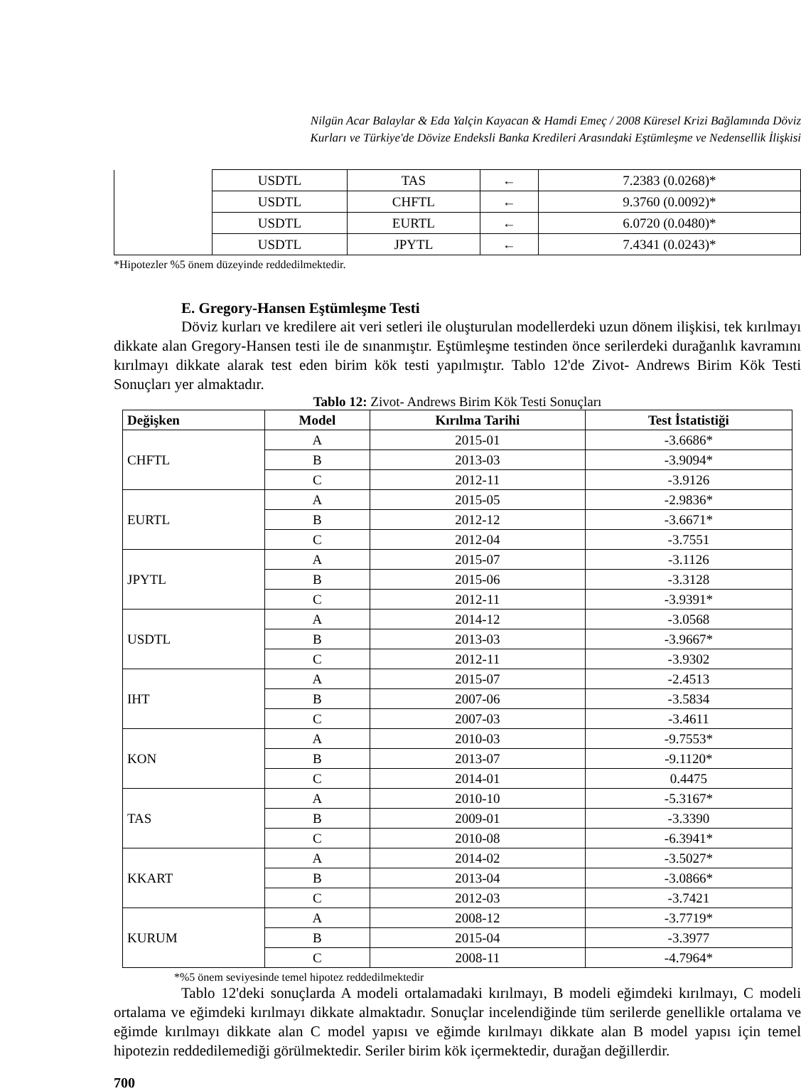Nilgün Acar Balaylar & Eda Yalçin Kayacan & Hamdi Emeç / 2008 Küresel Krizi Bağlamında Döviz
Kurları ve Türkiye'de Dövize Endeksli Banka Kredileri Arasındaki Eştümleşme ve Nedensellik İlişkisi
| | USDTL | TAS | ← | 7.2383 (0.0268)* |
| | USDTL | CHFTL | ← | 9.3760 (0.0092)* |
| | USDTL | EURTL | ← | 6.0720 (0.0480)* |
| | USDTL | JPYTL | ← | 7.4341 (0.0243)* |
*Hipotezler %5 önem düzeyinde reddedilmektedir.
E. Gregory-Hansen Eştümleşme Testi
Döviz kurları ve kredilere ait veri setleri ile oluşturulan modellerdeki uzun dönem ilişkisi, tek kırılmayı dikkate alan Gregory-Hansen testi ile de sınanmıştır. Eştümleşme testinden önce serilerdeki durağanlık kavramını kırılmayı dikkate alarak test eden birim kök testi yapılmıştır. Tablo 12'de Zivot- Andrews Birim Kök Testi Sonuçları yer almaktadır.
Tablo 12: Zivot- Andrews Birim Kök Testi Sonuçları
| Değişken | Model | Kırılma Tarihi | Test İstatistiği |
| --- | --- | --- | --- |
| CHFTL | A | 2015-01 | -3.6686* |
| | B | 2013-03 | -3.9094* |
| | C | 2012-11 | -3.9126 |
| EURTL | A | 2015-05 | -2.9836* |
| | B | 2012-12 | -3.6671* |
| | C | 2012-04 | -3.7551 |
| JPYTL | A | 2015-07 | -3.1126 |
| | B | 2015-06 | -3.3128 |
| | C | 2012-11 | -3.9391* |
| USDTL | A | 2014-12 | -3.0568 |
| | B | 2013-03 | -3.9667* |
| | C | 2012-11 | -3.9302 |
| IHT | A | 2015-07 | -2.4513 |
| | B | 2007-06 | -3.5834 |
| | C | 2007-03 | -3.4611 |
| KON | A | 2010-03 | -9.7553* |
| | B | 2013-07 | -9.1120* |
| | C | 2014-01 | 0.4475 |
| TAS | A | 2010-10 | -5.3167* |
| | B | 2009-01 | -3.3390 |
| | C | 2010-08 | -6.3941* |
| KKART | A | 2014-02 | -3.5027* |
| | B | 2013-04 | -3.0866* |
| | C | 2012-03 | -3.7421 |
| KURUM | A | 2008-12 | -3.7719* |
| | B | 2015-04 | -3.3977 |
| | C | 2008-11 | -4.7964* |
*%5 önem seviyesinde temel hipotez reddedilmektedir
Tablo 12'deki sonuçlarda A modeli ortalamadaki kırılmayı, B modeli eğimdeki kırılmayı, C modeli ortalama ve eğimdeki kırılmayı dikkate almaktadır. Sonuçlar incelendiğinde tüm serilerde genellikle ortalama ve eğimde kırılmayı dikkate alan C model yapısı ve eğimde kırılmayı dikkate alan B model yapısı için temel hipotezin reddedilemediği görülmektedir. Seriler birim kök içermektedir, durağan değillerdir.
700